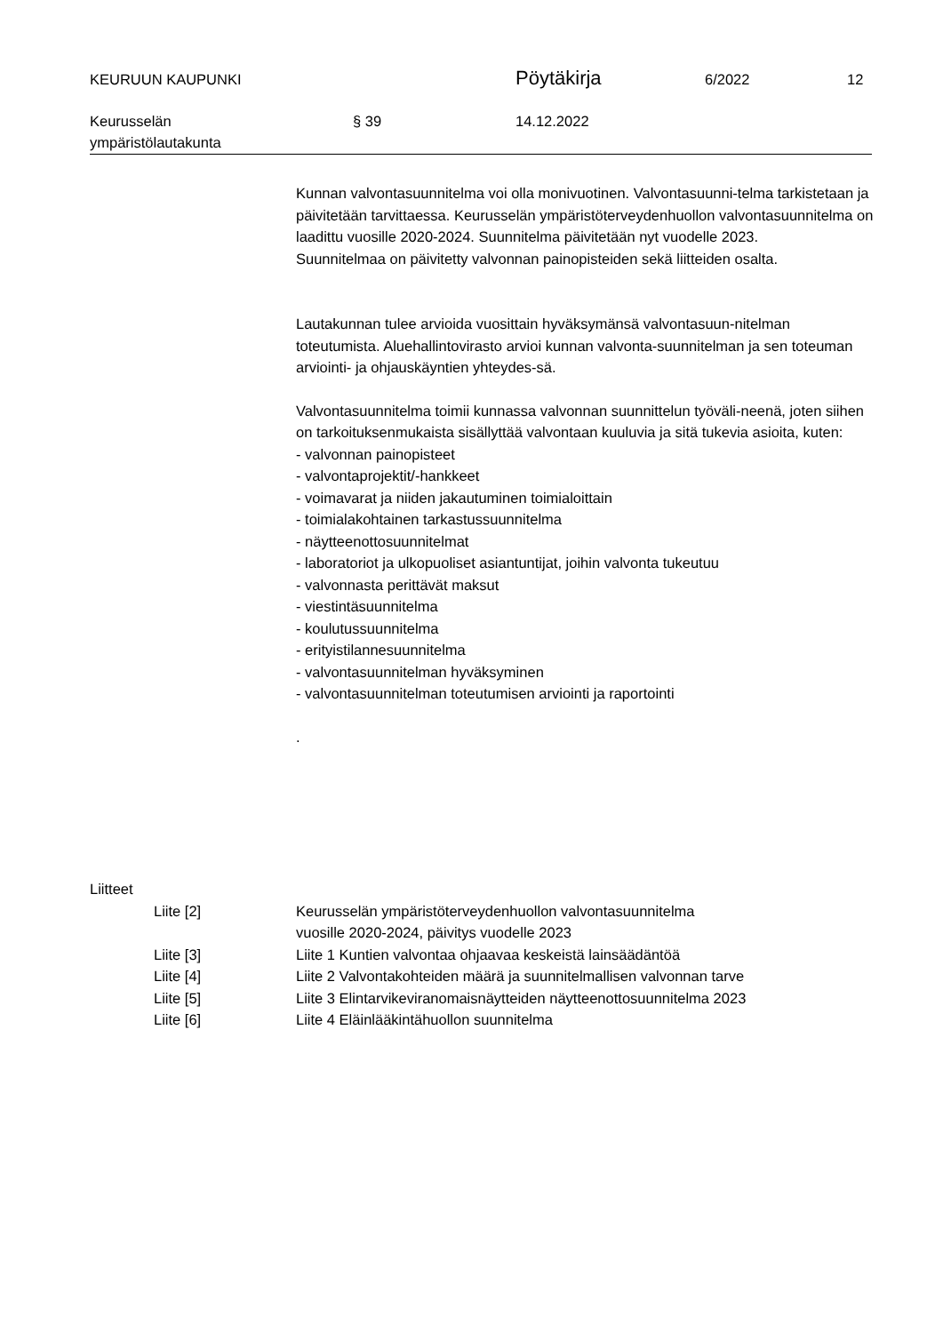KEURUUN KAUPUNKI
Pöytäkirja
6/2022 12
Keurusselän
ympäristölautakunta
§ 39 14.12.2022
Kunnan valvontasuunnitelma voi olla monivuotinen. Valvontasuunni-telma tarkistetaan ja päivitetään tarvittaessa. Keurusselän ympäristöterveydenhuollon valvontasuunnitelma on laadittu vuosille 2020-2024. Suunnitelma päivitetään nyt vuodelle 2023.
Suunnitelmaa on päivitetty valvonnan painopisteiden sekä liitteiden osalta.
Lautakunnan tulee arvioida vuosittain hyväksymänsä valvontasuun-nitelman toteutumista. Aluehallintovirasto arvioi kunnan valvonta-suunnitelman ja sen toteuman arviointi- ja ohjauskäyntien yhteydes-sä.
Valvontasuunnitelma toimii kunnassa valvonnan suunnittelun työväli-neenä, joten siihen on tarkoituksenmukaista sisällyttää valvontaan kuuluvia ja sitä tukevia asioita, kuten:
- valvonnan painopisteet
- valvontaprojektit/-hankkeet
- voimavarat ja niiden jakautuminen toimialoittain
- toimialakohtainen tarkastussuunnitelma
- näytteenottosuunnitelmat
- laboratoriot ja ulkopuoliset asiantuntijat, joihin valvonta tukeutuu
- valvonnasta perittävät maksut
- viestintäsuunnitelma
- koulutussuunnitelma
- erityistilannesuunnitelma
- valvontasuunnitelman hyväksyminen
- valvontasuunnitelman toteutumisen arviointi ja raportointi
.
Liitteet
Liite [2] Keurusselän ympäristöterveydenhuollon valvontasuunnitelma
vuosille 2020-2024, päivitys vuodelle 2023
Liite [3] Liite 1 Kuntien valvontaa ohjaavaa keskeistä lainsäädäntöä
Liite [4] Liite 2 Valvontakohteiden määrä ja suunnitelmallisen valvonnan tarve
Liite [5] Liite 3 Elintarvikeviranomaisnäytteiden näytteenottosuunnitelma 2023
Liite [6] Liite 4 Eläinlääkintähuollon suunnitelma